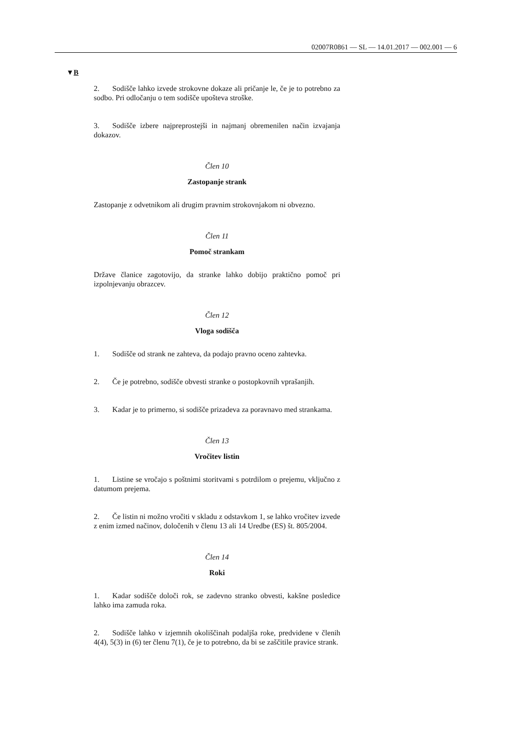02007R0861 — SL — 14.01.2017 — 002.001 — 6
▼B
2. Sodišče lahko izvede strokovne dokaze ali pričanje le, če je to potrebno za sodbo. Pri odločanju o tem sodišče upošteva stroške.
3. Sodišče izbere najpreprostejši in najmanj obremenilen način izvajanja dokazov.
Člen 10
Zastopanje strank
Zastopanje z odvetnikom ali drugim pravnim strokovnjakom ni obvezno.
Člen 11
Pomoč strankam
Države članice zagotovijo, da stranke lahko dobijo praktično pomoč pri izpolnjevanju obrazcev.
Člen 12
Vloga sodišča
1. Sodišče od strank ne zahteva, da podajo pravno oceno zahtevka.
2. Če je potrebno, sodišče obvesti stranke o postopkovnih vprašanjih.
3. Kadar je to primerno, si sodišče prizadeva za poravnavo med strankama.
Člen 13
Vročitev listin
1. Listine se vročajo s poštnimi storitvami s potrdilom o prejemu, vključno z datumom prejema.
2. Če listin ni možno vročiti v skladu z odstavkom 1, se lahko vročitev izvede z enim izmed načinov, določenih v členu 13 ali 14 Uredbe (ES) št. 805/2004.
Člen 14
Roki
1. Kadar sodišče določi rok, se zadevno stranko obvesti, kakšne posledice lahko ima zamuda roka.
2. Sodišče lahko v izjemnih okoliščinah podaljša roke, predvidene v členih 4(4), 5(3) in (6) ter členu 7(1), če je to potrebno, da bi se zaščitile pravice strank.